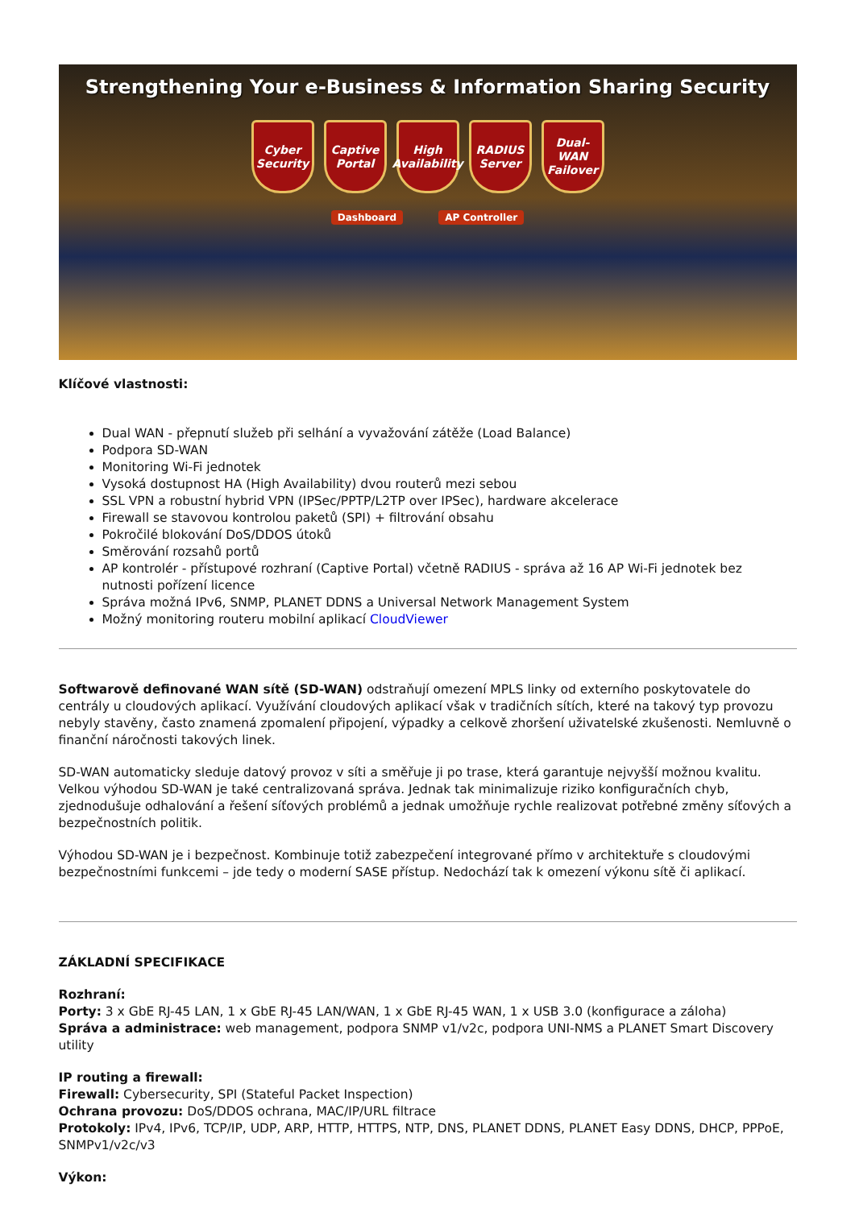Strengthening Your e-Business & Information Sharing Security
Cyber Security
Captive Portal
High Availability
RADIUS Server
Dual-WAN Failover
Dashboard AP Controller
Klíčové vlastnosti:
Dual WAN - přepnutí služeb při selhání a vyvažování zátěže (Load Balance)
Podpora SD-WAN
Monitoring Wi-Fi jednotek
Vysoká dostupnost HA (High Availability) dvou routerů mezi sebou
SSL VPN a robustní hybrid VPN (IPSec/PPTP/L2TP over IPSec), hardware akcelerace
Firewall se stavovou kontrolou paketů (SPI) + filtrování obsahu
Pokročilé blokování DoS/DDOS útoků
Směrování rozsahů portů
AP kontrolér - přístupové rozhraní (Captive Portal) včetně RADIUS - správa až 16 AP Wi-Fi jednotek bez nutnosti pořízení licence
Správa možná IPv6, SNMP, PLANET DDNS a Universal Network Management System
Možný monitoring routeru mobilní aplikací CloudViewer
Softwarově definované WAN sítě (SD-WAN) odstraňují omezení MPLS linky od externího poskytovatele do centrály u cloudových aplikací. Využívání cloudových aplikací však v tradičních sítích, které na takový typ provozu nebyly stavěny, často znamená zpomalení připojení, výpadky a celkově zhoršení uživatelské zkušenosti. Nemluvně o finanční náročnosti takových linek.
SD-WAN automaticky sleduje datový provoz v síti a směřuje ji po trase, která garantuje nejvyšší možnou kvalitu. Velkou výhodou SD-WAN je také centralizovaná správa. Jednak tak minimalizuje riziko konfiguračních chyb, zjednodušuje odhalování a řešení síťových problémů a jednak umožňuje rychle realizovat potřebné změny síťových a bezpečnostních politik.
Výhodou SD-WAN je i bezpečnost. Kombinuje totiž zabezpečení integrované přímo v architektuře s cloudovými bezpečnostními funkcemi – jde tedy o moderní SASE přístup. Nedochází tak k omezení výkonu sítě či aplikací.
ZÁKLADNÍ SPECIFIKACE
Rozhraní:
Porty: 3 x GbE RJ-45 LAN, 1 x GbE RJ-45 LAN/WAN, 1 x GbE RJ-45 WAN, 1 x USB 3.0 (konfigurace a záloha)
Správa a administrace: web management, podpora SNMP v1/v2c, podpora UNI-NMS a PLANET Smart Discovery utility
IP routing a firewall:
Firewall: Cybersecurity, SPI (Stateful Packet Inspection)
Ochrana provozu: DoS/DDOS ochrana, MAC/IP/URL filtrace
Protokoly: IPv4, IPv6, TCP/IP, UDP, ARP, HTTP, HTTPS, NTP, DNS, PLANET DDNS, PLANET Easy DDNS, DHCP, PPPoE, SNMPv1/v2c/v3
Výkon: